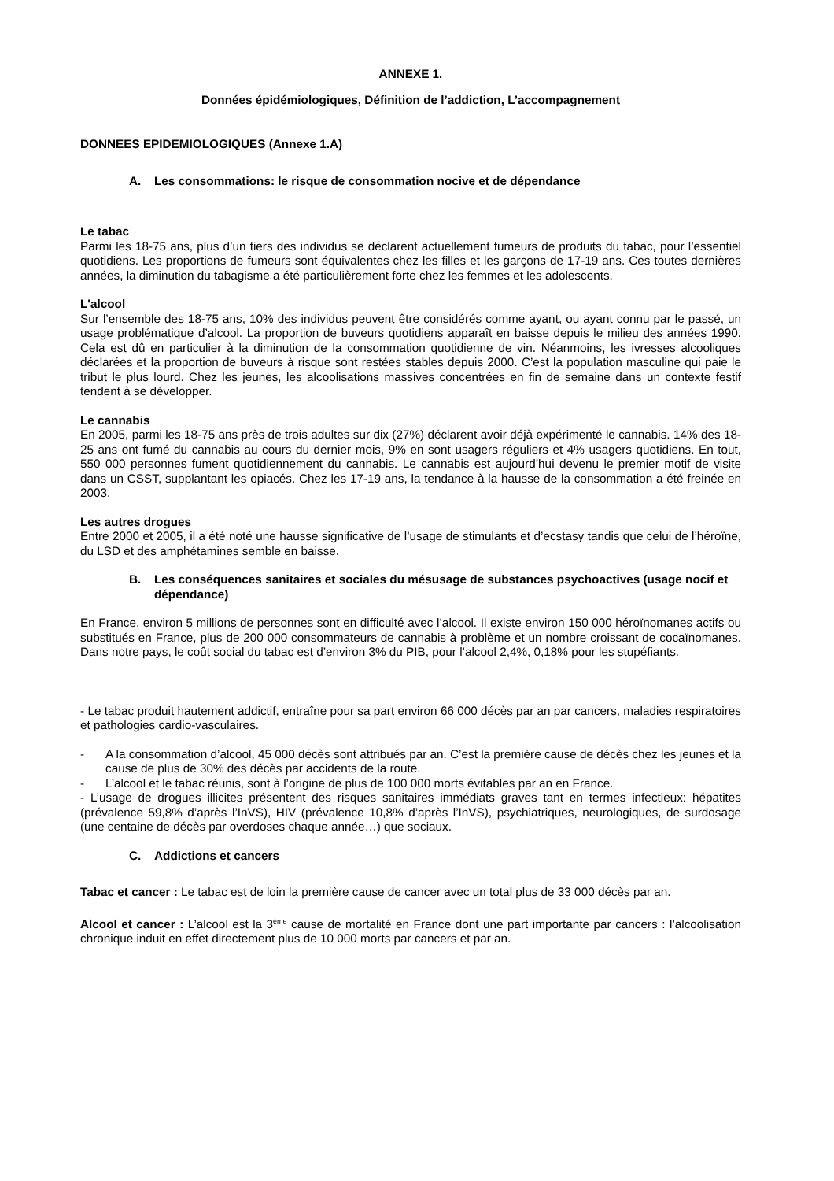ANNEXE 1.
Données épidémiologiques, Définition de l’addiction, L’accompagnement
DONNEES EPIDEMIOLOGIQUES (Annexe 1.A)
A. Les consommations: le risque de consommation nocive et de dépendance
Le tabac
Parmi les 18-75 ans, plus d’un tiers des individus se déclarent actuellement fumeurs de produits du tabac, pour l’essentiel quotidiens. Les proportions de fumeurs sont équivalentes chez les filles et les garçons de 17-19 ans. Ces toutes dernières années, la diminution du tabagisme a été particulièrement forte chez les femmes et les adolescents.
L'alcool
Sur l’ensemble des 18-75 ans, 10% des individus peuvent être considérés comme ayant, ou ayant connu par le passé, un usage problématique d’alcool. La proportion de buveurs quotidiens apparaît en baisse depuis le milieu des années 1990. Cela est dû en particulier à la diminution de la consommation quotidienne de vin. Néanmoins, les ivresses alcooliques déclarées et la proportion de buveurs à risque sont restées stables depuis 2000. C’est la population masculine qui paie le tribut le plus lourd. Chez les jeunes, les alcoolisations massives concentrées en fin de semaine dans un contexte festif tendent à se développer.
Le cannabis
En 2005, parmi les 18-75 ans près de trois adultes sur dix (27%) déclarent avoir déjà expérimenté le cannabis. 14% des 18-25 ans ont fumé du cannabis au cours du dernier mois, 9% en sont usagers réguliers et 4% usagers quotidiens. En tout, 550 000 personnes fument quotidiennement du cannabis. Le cannabis est aujourd’hui devenu le premier motif de visite dans un CSST, supplantant les opiacés. Chez les 17-19 ans, la tendance à la hausse de la consommation a été freinée en 2003.
Les autres drogues
Entre 2000 et 2005, il a été noté une hausse significative de l’usage de stimulants et d’ecstasy tandis que celui de l’héroïne, du LSD et des amphétamines semble en baisse.
B. Les conséquences sanitaires et sociales du mésusage de substances psychoactives (usage nocif et dépendance)
En France, environ 5 millions de personnes sont en difficulté avec l’alcool. Il existe environ 150 000 héroïnomanes actifs ou substitués en France, plus de 200 000 consommateurs de cannabis à problème et un nombre croissant de cocaïnomanes. Dans notre pays, le coût social du tabac est d’environ 3% du PIB, pour l’alcool 2,4%, 0,18% pour les stupéfiants.
- Le tabac produit hautement addictif, entraîne pour sa part environ 66 000 décès par an par cancers, maladies respiratoires et pathologies cardio-vasculaires.
- A la consommation d’alcool, 45 000 décès sont attribués par an. C’est la première cause de décès chez les jeunes et la cause de plus de 30% des décès par accidents de la route.
- L’alcool et le tabac réunis, sont à l’origine de plus de 100 000 morts évitables par an en France.
- L’usage de drogues illicites présentent des risques sanitaires immédiats graves tant en termes infectieux: hépatites (prévalence 59,8% d’après l’InVS), HIV (prévalence 10,8% d’après l’InVS), psychiatriques, neurologiques, de surdosage (une centaine de décès par overdoses chaque année…) que sociaux.
C. Addictions et cancers
Tabac et cancer : Le tabac est de loin la première cause de cancer avec un total plus de 33 000 décès par an.
Alcool et cancer : L’alcool est la 3<sup>ème</sup> cause de mortalité en France dont une part importante par cancers : l’alcoolisation chronique induit en effet directement plus de 10 000 morts par cancers et par an.